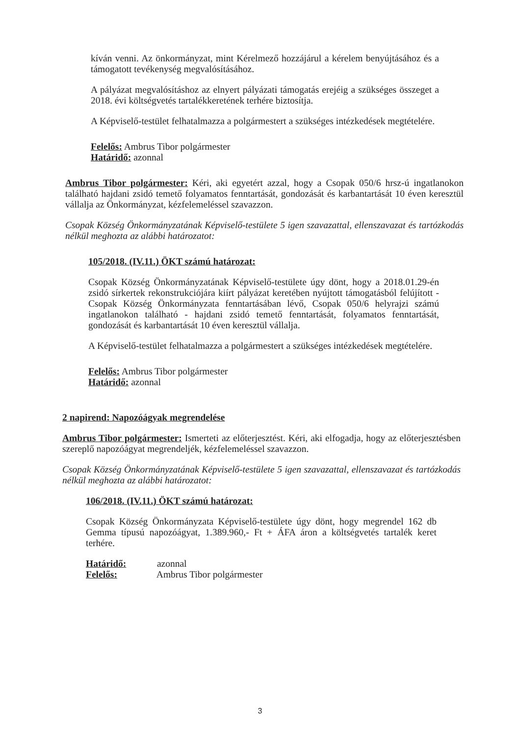kíván venni. Az önkormányzat, mint Kérelmező hozzájárul a kérelem benyújtásához és a támogatott tevékenység megvalósításához.
A pályázat megvalósításhoz az elnyert pályázati támogatás erejéig a szükséges összeget a 2018. évi költségvetés tartalékkeretének terhére biztosítja.
A Képviselő-testület felhatalmazza a polgármestert a szükséges intézkedések megtételére.
Felelős: Ambrus Tibor polgármester
Határidő: azonnal
Ambrus Tibor polgármester: Kéri, aki egyetért azzal, hogy a Csopak 050/6 hrsz-ú ingatlanokon található hajdani zsidó temető folyamatos fenntartását, gondozását és karbantartását 10 éven keresztül vállalja az Önkormányzat, kézfelemeléssel szavazzon.
Csopak Község Önkormányzatának Képviselő-testülete 5 igen szavazattal, ellenszavazat és tartózkodás nélkül meghozta az alábbi határozatot:
105/2018. (IV.11.) ÖKT számú határozat:
Csopak Község Önkormányzatának Képviselő-testülete úgy dönt, hogy a 2018.01.29-én zsidó sírkertek rekonstrukciójára kiírt pályázat keretében nyújtott támogatásból felújított - Csopak Község Önkormányzata fenntartásában lévő, Csopak 050/6 helyrajzi számú ingatlanokon található - hajdani zsidó temető fenntartását, folyamatos fenntartását, gondozását és karbantartását 10 éven keresztül vállalja.
A Képviselő-testület felhatalmazza a polgármestert a szükséges intézkedések megtételére.
Felelős: Ambrus Tibor polgármester
Határidő: azonnal
2 napirend: Napozóágyak megrendelése
Ambrus Tibor polgármester: Ismerteti az előterjesztést. Kéri, aki elfogadja, hogy az előterjesztésben szereplő napozóágyat megrendeljék, kézfelemeléssel szavazzon.
Csopak Község Önkormányzatának Képviselő-testülete 5 igen szavazattal, ellenszavazat és tartózkodás nélkül meghozta az alábbi határozatot:
106/2018. (IV.11.) ÖKT számú határozat:
Csopak Község Önkormányzata Képviselő-testülete úgy dönt, hogy megrendel 162 db Gemma típusú napozóágyat, 1.389.960,- Ft + ÁFA áron a költségvetés tartalék keret terhére.
Határidő: azonnal
Felelős: Ambrus Tibor polgármester
3